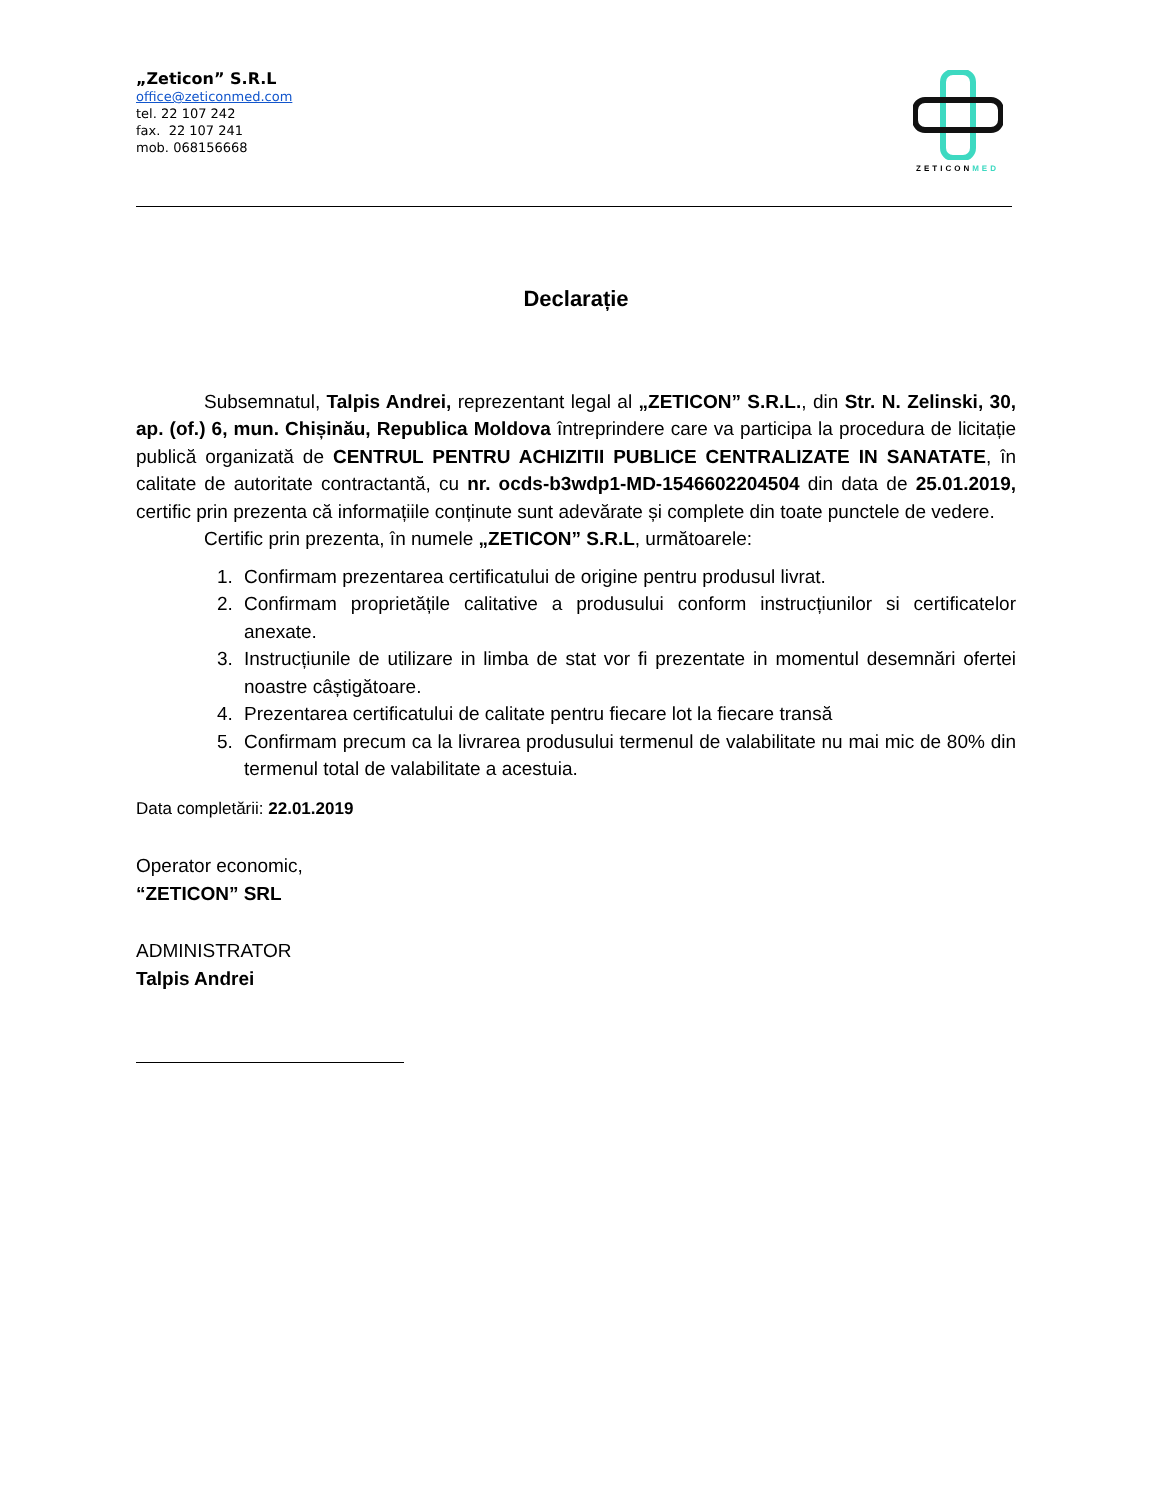„Zeticon” S.R.L
office@zeticonmed.com
tel. 22 107 242
fax. 22 107 241
mob. 068156668
ZETICONMED
Declarație
Subsemnatul, Talpis Andrei, reprezentant legal al „ZETICON” S.R.L., din Str. N. Zelinski, 30, ap. (of.) 6, mun. Chișinău, Republica Moldova întreprindere care va participa la procedura de licitație publică organizată de CENTRUL PENTRU ACHIZITII PUBLICE CENTRALIZATE IN SANATATE, în calitate de autoritate contractantă, cu nr. ocds-b3wdp1-MD-1546602204504 din data de 25.01.2019, certific prin prezenta că informațiile conținute sunt adevărate și complete din toate punctele de vedere.
Certific prin prezenta, în numele „ZETICON” S.R.L, următoarele:
1. Confirmam prezentarea certificatului de origine pentru produsul livrat.
2. Confirmam proprietățile calitative a produsului conform instrucțiunilor si certificatelor anexate.
3. Instrucțiunile de utilizare in limba de stat vor fi prezentate in momentul desemnări ofertei noastre câștigătoare.
4. Prezentarea certificatului de calitate pentru fiecare lot la fiecare transă
5. Confirmam precum ca la livrarea produsului termenul de valabilitate nu mai mic de 80% din termenul total de valabilitate a acestuia.
Data completării: 22.01.2019
Operator economic,
“ZETICON” SRL
ADMINISTRATOR
Talpis Andrei